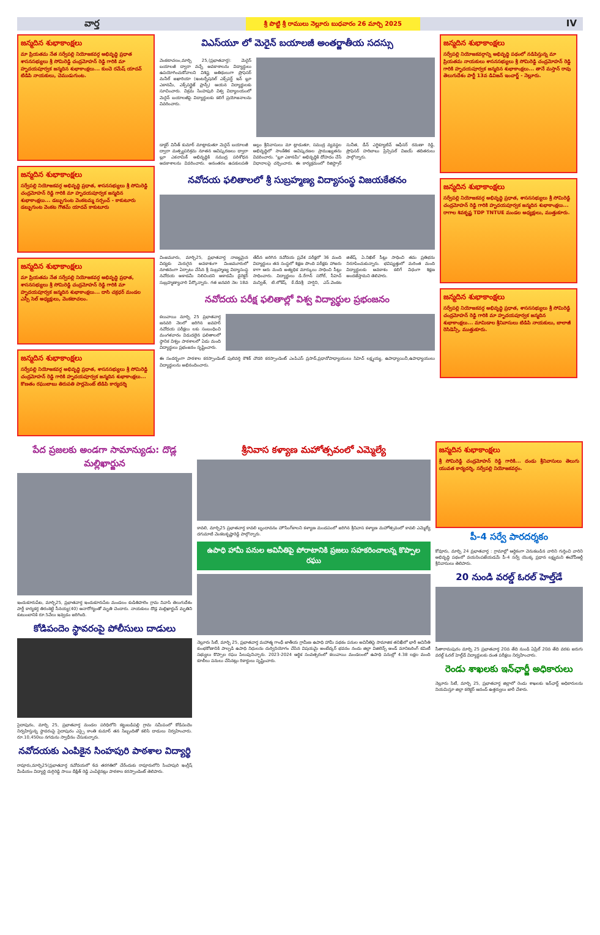వార్త శ్రీ పొట్టి శ్రీ రాములు నెల్లూరు బుధవారం 26 మార్చి 2025 IV
జన్మదిన శుభాకాంక్షలు
మా ప్రియతమ నేత సర్వేపల్లి నియోజకవర్గ అభివృద్ధి ప్రధాత శాసనసభ్యులు శ్రీ సోమిరెడ్డి చంద్రమోహన్ రెడ్డి గారికి మా హృదయపూర్వక జన్మదిన శుభాకాంక్షలు... కుంచె రమేష్ యాదవ్ టిడిపి నాయకులు, చెముడుగుంట.
జన్మదిన శుభాకాంక్షలు
సర్వేపల్లి నియోజకవర్గ అభివృద్ధి ప్రధాత, శాసనసభ్యులు శ్రీ సోమిరెడ్డి చంద్రమోహన్ రెడ్డి గారికి మా హృదయపూర్వక జన్మదిన శుభాకాంక్షలు... డబ్బుగుంట వెంకటమ్మ సర్పంచ్ - కాకుటూరు డబ్బుగుంట వెంకట గౌతమ్ యాదవ్ కాకుటూరు
జన్మదిన శుభాకాంక్షలు
మా ప్రియతమ నేత సర్వేపల్లి నియోజకవర్గ అభివృద్ధి ప్రధాత, శాసనసభ్యులు శ్రీ సోమిరెడ్డి చంద్రమోహన్ రెడ్డి గారికి మా హృదయపూర్వక జన్మదిన శుభాకాంక్షలు... దాసి చక్రధర్ మండల ఎస్సీ సెల్ అధ్యక్షులు, వెంకటాచలం.
జన్మదిన శుభాకాంక్షలు
సర్వేపల్లి నియోజకవర్గ అభివృద్ధి ప్రధాత, శాసనసభ్యులు శ్రీ సోమిరెడ్డి చంద్రమోహన్ రెడ్డి గారికి హృదయపూర్వక జన్మదిన శుభాకాంక్షలు... కొణతం రఘుబాబు తిరుపతి పార్లమెంట్ టిడిపి కార్యదర్శి
విఎస్‌యూ లో మెరైన్ బయాలజీ అంతర్జాతీయ సదస్సు
వెంకటాచలం,మార్చి 25,(ప్రభాతవార్త): మెరైన్ బయాలజీ ద్వారా వచ్చే అవకాశాలను విద్యార్థులు ఉపయోగించుకోవాలని విశిష్ట అతిథులుగా ప్రొఫెసర్ మనీల్ జఖారియా (ఇంటర్నేషనల్ ఎక్స్‌పర్ట్ ఇన్ బ్లూ ఎకానమీ, ఎక్స్‌పర్టైజ్ ఫ్రాన్స్) ఆయన విద్యార్థులకు సూచించారు. విక్రమ సింహపురి విశ్వ విద్యాలయంలో మెరైన్ బయాలజీపై విద్యార్థులకు కలిగే ప్రయోజనాలను వివరించారు.
డాక్టర్ వినీత్ కుమార్ మాట్లాడుతూ మెరైన్ బయాలజీ ద్వారా మత్స్యపరిశ్రమ నూతన ఆవిష్కరణలు ద్వారా బ్లూ ఎకనామిక్ అభివృద్ధికి సముద్ర పరిశోధన అవకాశాలను వివరించారు. అనంతరం ఉపకులపతి అల్లం శ్రీనివాసులు మా ట్లాడుతూ, సముద్ర వ్యవస్థల అభివృద్ధిలో సాంకేతిక ఆవిష్కరణల ప్రాముఖ్యతను వివరించారు. "బ్లూ ఎకానమీ" అభివృద్ధికి దోహదం చేసే విధానాలపై చర్చించారు. ఈ కార్యక్రమంలో రిజిస్ట్రార్ సునీత, డీన్ ఎగ్జిక్యూటివ్ ఆఫీసర్ రమణా రెడ్డి, ప్రొఫెసర్ హరిబాబు ప్రిన్సిపల్ విజయ్ తదితరులు పాల్గొన్నారు.
నవోదయ ఫలితాలలో శ్రీ సుబ్రహ్మణ్య విద్యాసంస్థ విజయకేతనం
వింజమూరు, మార్చి25, ప్రభాతవార్త నాణ్యమైన విద్యకు మెరుగైన అవకాశంగా వింజమూరులో నూతనంగా ఏర్పాటు చేసిన శ్రీ సుబ్రహ్మణ్య విద్యాసంస్థ నవోదయ అకాడమీ నిలిచిందని అకాడమీ డైరెక్టర్ సుబ్రహ్మణ్యాచారి పేర్కొన్నారు. గత జనవరి నెల 18వ తేదీన జరిగిన నవోదయ ప్రవేశ పరీక్షలో 36 మంది విద్యార్థులు తన సంస్థలో శిక్షణ పొంది పరీక్షకు హాజరు కాగా ఆరు మంది అత్యధిక మార్కులు సాధించి సీట్లు సాధించారు. విద్యార్థులు డి.రేగాన్ సరోల్, సీహెచ్ మన్విత్, టి.లోకేష్, కే.దేవశ్రీ హర్షిని, ఎస్.వెంకట జితేష్, ఏ.నిఖిల్ సీట్లు సాధించి తమ ప్రతిభను నిరూపించుకున్నారు. భవిష్యత్తులో మరింత మంది విద్యార్థులకు అవకాశం కలిగే విధంగా శిక్షణ అందజేస్తామని తెలిపారు.
నవోదయ పరీక్ష ఫలితాల్లో విశ్వ విద్యార్థుల ప్రభంజనం
కలువాయి మార్చి 25 ప్రభాతవార్త జనవరి నెలలో జరిగిన జవహర్ నవోదయ పరీక్షలు లకు సంబంధించి మంగళవారం విడుదలైన ఫలితాలలో స్థానిక విశ్వం పాఠశాలలో ఏడు మంది విద్యార్థులు ప్రభంజనం సృష్టించారు.
ఈ సందర్భంగా పాఠశాల కరస్పాండెంట్ పులివర్తి కౌశిక్ చౌదరి కరస్పాండెంట్ ఎంపిఎస్ ప్రసాద్,ప్రధానోపాధ్యాయులు సిహెచ్ లక్ష్మయ్య, ఉపాధ్యాయినీ,ఉపాధ్యాయులు విద్యార్థులను అభినందించారు.
జన్మదిన శుభాకాంక్షలు
సర్వేపల్లి నియోజకవర్గాన్ని అభివృద్ధి పథంలో నడిపిస్తున్న మా ప్రియతమ నాయకులు శాసనసభ్యులు శ్రీ సోమిరెడ్డి చంద్రమోహన్ రెడ్డి గారికి హృదయపూర్వక జన్మదిన శుభాకాంక్షలు... తానే మస్తాన్ రావు తెలుగుదేశం పార్టీ 13వ డివిజన్ ఇంచార్జ్ - నెల్లూరు.
జన్మదిన శుభాకాంక్షలు
సర్వేపల్లి నియోజకవర్గ అభివృద్ధి ప్రధాత, శాసనసభ్యులు శ్రీ సోమిరెడ్డి చంద్రమోహన్ రెడ్డి గారికి హృదయపూర్వక జన్మదిన శుభాకాంక్షలు... రాగాల శివకృష్ణ TDP TNTUE మండల అధ్యక్షులు, ముత్తుకూరు.
జన్మదిన శుభాకాంక్షలు
సర్వేపల్లి నియోజకవర్గ అభివృద్ధి ప్రధాత, శాసనసభ్యులు శ్రీ సోమిరెడ్డి చంద్రమోహన్ రెడ్డి గారికి మా హృదయపూర్వక జన్మదిన శుభాకాంక్షలు... మామిడాల శ్రీనివాసులు టిడిపి నాయకులు, బాలాజీ రెసిడెన్సీ, ముత్తుకూరు.
పేద ప్రజలకు అండగా సామాన్యుడు: దొడ్ల మల్లిఖార్జున
ఇందుకూరుపేట, మార్చి25, ప్రభాతవార్త ఇందుకూరుపేట మండలం కుడితిపాలెం గ్రామ నివాసి తెలుగుదేశం పార్టీ కార్యకర్త తిరంశెట్టి సీనయ్య(40) అనారోగ్యంతో మృతి చెందారు. నాయకులు దొడ్ల మల్లిఖార్జున్ మృతిని కుటుంబానికి రూ.5వేలు ఇవ్వడం జరిగింది.
కోడిపందెం స్థావరంపై పోలీసులు దాడులు
సైదాపురం, మార్చి 25, ప్రభాతవార్త మండల పరిధిలోని కట్టుబడిపల్లి గ్రామ సమీపంలో కోడిపందెం నిర్వహిస్తున్న స్థావరంపై సైదాపురం ఎస్సై కాంతి కుమార్ తన సిబ్బందితో కలిసి దాడులు నిర్వహించారు. రూ.10,450లు నగదును స్వాధీనం చేసుకున్నారు.
నవోదయకు ఎంపికైన సింహపురి పాఠశాల విద్యార్థి
రాపూరు,మార్చి25(ప్రభాతవార్త నవోదయలో 6వ తరగతిలో చేరేందుకు రాపూరులోని సింహపురి ఇంగ్లీష్ మీడియం విద్యార్థి దుగ్గిరెడ్డి సాయి దీక్షిత్ రెడ్డి ఎంపికైనట్లు పాఠశాల కరస్పాండెంట్ తెలిపారు.
శ్రీనివాస కళ్యాణ మహోత్సవంలో ఎమ్మెల్యే
కావలి, మార్చి25 ప్రభాతవార్త కావలి బృందావనం హౌసింగ్‌కాలని కళ్యాణ మండపంలో జరిగిన శ్రీనివాస కళ్యాణ మహోత్సవంలో కావలి ఎమ్మెల్యే దగుమాటి వెంకటకృష్ణారెడ్డి పాల్గొన్నారు.
ఉపాధి హామీ పనుల అవినీతిపై పోరాటానికి ప్రజలు సహకరించాలన్న కొప్పాల రఘు
నెల్లూరు సిటీ, మార్చి 25, ప్రభాతవార్త మహాత్మ గాంధీ జాతీయ గ్రామీణ ఉపాధి హామీ పథకం పనుల అవినీతిపై సామాజిక తనిఖీలో భారీ అవినీతి కుంభకోణానికి పాల్పడి ఉపాధి నిధులను దుర్వినియోగం చేసిన విషయమై అంబేద్కర్ భవనం నందు జిల్లా విజిలెన్స్ అండ్ మానిటరింగ్ కమిటీ సభ్యులు కొప్పాల రఘు పిలుపునిచ్చారు. 2023-2024 ఆర్థిక సంవత్సరంలో కలువాయి మండలంలో ఉపాధి పనుల్లో 4.38 లక్షల మంది కూలీలు పనులు చేసినట్లు రికార్డులు సృష్టించారు.
జన్మదిన శుభాకాంక్షలు
శ్రీ సోమిరెడ్డి చంద్రమోహన్ రెడ్డి గారికి... దండు శ్రీనివాసులు తెలుగు యువత కార్యదర్శి, సర్వేపల్లి నియోజకవర్గం.
పీ-4 సర్వే పారదర్శకం
కోవూరు, మార్చి 24 ప్రభాతవార్త : గ్రామాల్లో ఆర్థికంగా వెనుకబడిన వారిని గుర్తించి వారిని అభివృద్ధి పథంలో వయనింపజేయడమే పీ-4 సర్వే యొక్క ప్రధాన లక్ష్యమని ఈవోపీఆర్డీ శ్రీనివాసులు తెలిపారు.
20 నుండి వరల్డ్ ఓరల్ హెల్త్‌డే
సీతారామపురం మార్చి 25 ప్రభాతవార్త 20వ తేది నుండి ఏప్రిల్ 20వ తేది వరకు జరుగు వరల్డ్ ఓరల్ హెల్త్‌డే విద్యార్థులకు దంత పరీక్షలు నిర్వహించారు.
రెండు శాఖలకు ఇన్‌ఛార్జీ అధికారులు
నెల్లూరు సిటీ, మార్చి 25, ప్రభాతవార్త జిల్లాలో రెండు శాఖలకు ఇన్‌ఛార్జ్ అధికారులను నియమిస్తూ జిల్లా కలెక్టర్ ఆనంద్ ఉత్తర్వులు జారీ చేశారు.